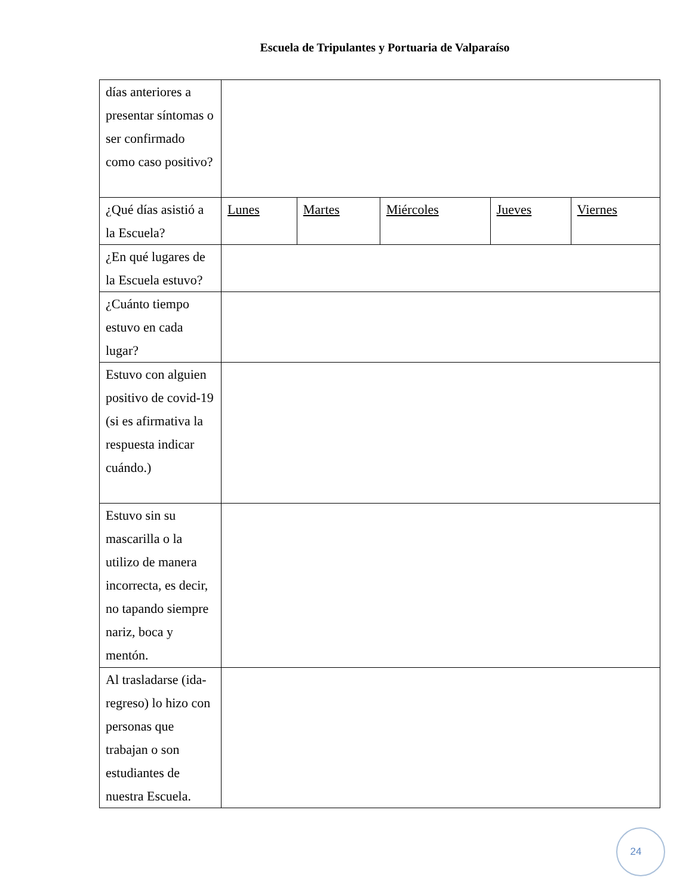Escuela de Tripulantes y Portuaria de Valparaíso
| días anteriores a presentar síntomas o ser confirmado como caso positivo? | | | | | |
| ¿Qué días asistió a la Escuela? | Lunes | Martes | Miércoles | Jueves | Viernes |
| ¿En qué lugares de la Escuela estuvo? | | | | | |
| ¿Cuánto tiempo estuvo en cada lugar? | | | | | |
| Estuvo con alguien positivo de covid-19 (si es afirmativa la respuesta indicar cuándo.) | | | | | |
| Estuvo sin su mascarilla o la utilizo de manera incorrecta, es decir, no tapando siempre nariz, boca y mentón. | | | | | |
| Al trasladarse (ida-regreso) lo hizo con personas que trabajan o son estudiantes de nuestra Escuela. | | | | | |
24